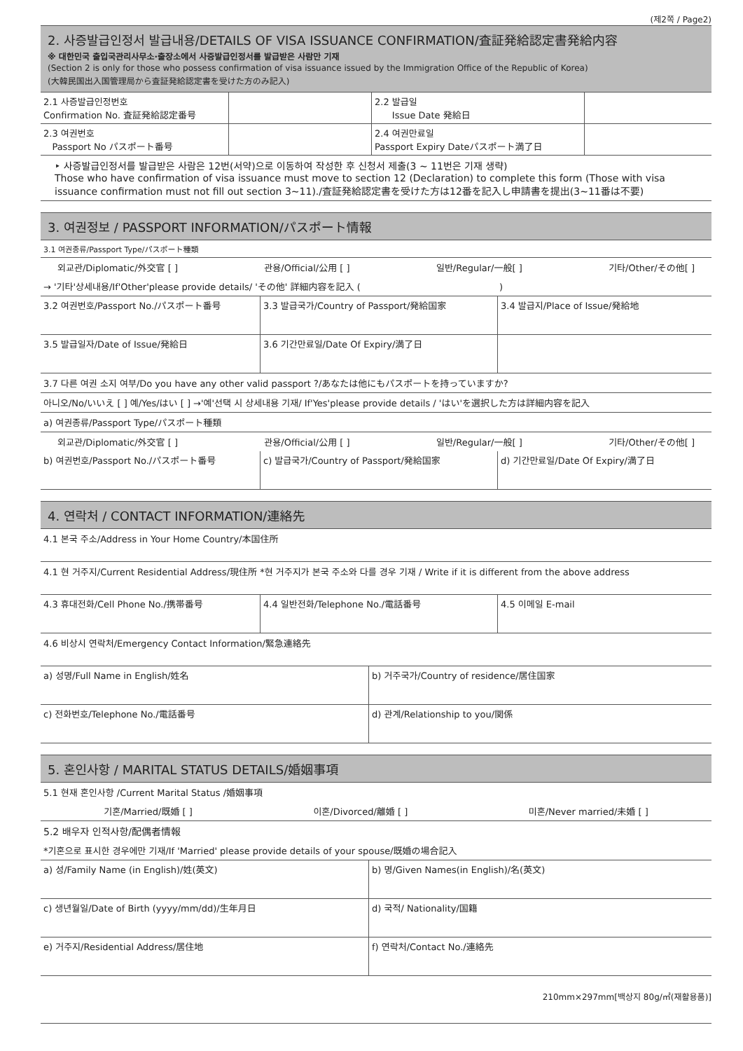(제2쪽 / Page2)
2. 사증발급인정서 발급내용/DETAILS OF VISA ISSUANCE CONFIRMATION/査証発給認定書発給内容
※ 대한민국 출입국관리사무소·출장소에서 사증발급인정서를 발급받은 사람만 기재
(Section 2 is only for those who possess confirmation of visa issuance issued by the Immigration Office of the Republic of Korea)
(大韓民国出入国管理局から査証発給認定書を受けた方のみ記入)
| 2.1 사증발급인정번호 Confirmation No. 査証発給認定番号 | | 2.2 발급일 Issue Date 発給日 | |
| 2.3 여권번호 Passport No パスポート番号 | | 2.4 여권만료일 Passport Expiry Dateパスポート満了日 | |
‣ 사증발급인정서를 발급받은 사람은 12번(서약)으로 이동하여 작성한 후 신청서 제출(3 ~ 11번은 기재 생략)
Those who have confirmation of visa issuance must move to section 12 (Declaration) to complete this form (Those with visa issuance confirmation must not fill out section 3~11)./査証発給認定書を受けた方は12番を記入し申請書を提出(3~11番は不要)
3. 여권정보 / PASSPORT INFORMATION/パスポート情報
3.1 여권종류/Passport Type/パスポート種類
외교관/Diplomatic/外交官 [ ] 관용/Official/公用 [ ] 일반/Regular/一般[ ] 기타/Other/その他[ ]
→ '기타'상세내용/If'Other'please provide details/ 'その他' 詳細内容を記入 ( )
| 3.2 여권번호/Passport No./パスポート番号 | 3.3 발급국가/Country of Passport/発給国家 | 3.4 발급지/Place of Issue/発給地 |
| 3.5 발급일자/Date of Issue/発給日 | 3.6 기간만료일/Date Of Expiry/満了日 | |
3.7 다른 여권 소지 여부/Do you have any other valid passport ?/あなたは他にもパスポートを持っていますか?
아니오/No/いいえ [ ] 예/Yes/はい [ ] →'예'선택 시 상세내용 기재/ If'Yes'please provide details / 'はい'を選択した方は詳細内容を記入
a) 여권종류/Passport Type/パスポート種類
외교관/Diplomatic/外交官 [ ] 관용/Official/公用 [ ] 일반/Regular/一般[ ] 기타/Other/その他[ ]
| b) 여권번호/Passport No./パスポート番号 | c) 발급국가/Country of Passport/発給国家 | d) 기간만료일/Date Of Expiry/満了日 |
4. 연락처 / CONTACT INFORMATION/連絡先
4.1 본국 주소/Address in Your Home Country/本国住所
4.1 현 거주지/Current Residential Address/現住所 *현 거주지가 본국 주소와 다를 경우 기재 / Write if it is different from the above address
| 4.3 휴대전화/Cell Phone No./携帯番号 | 4.4 일반전화/Telephone No./電話番号 | 4.5 이메일 E-mail |
4.6 비상시 연락처/Emergency Contact Information/緊急連絡先
| a) 성명/Full Name in English/姓名 | b) 거주국가/Country of residence/居住国家 |
| c) 전화번호/Telephone No./電話番号 | d) 관계/Relationship to you/関係 |
5. 혼인사항 / MARITAL STATUS DETAILS/婚姻事項
5.1 현재 혼인사항 /Current Marital Status /婚姻事項
기혼/Married/既婚 [ ] 이혼/Divorced/離婚 [ ] 미혼/Never married/未婚 [ ]
5.2 배우자 인적사항/配偶者情報
*기혼으로 표시한 경우에만 기재/If 'Married' please provide details of your spouse/既婚の場合記入
| a) 성/Family Name (in English)/姓(英文) | b) 명/Given Names(in English)/名(英文) |
| c) 생년월일/Date of Birth (yyyy/mm/dd)/生年月日 | d) 국적/ Nationality/国籍 |
| e) 거주지/Residential Address/居住地 | f) 연락처/Contact No./連絡先 |
210mm×297mm[백상지 80g/㎡(재활용품)]